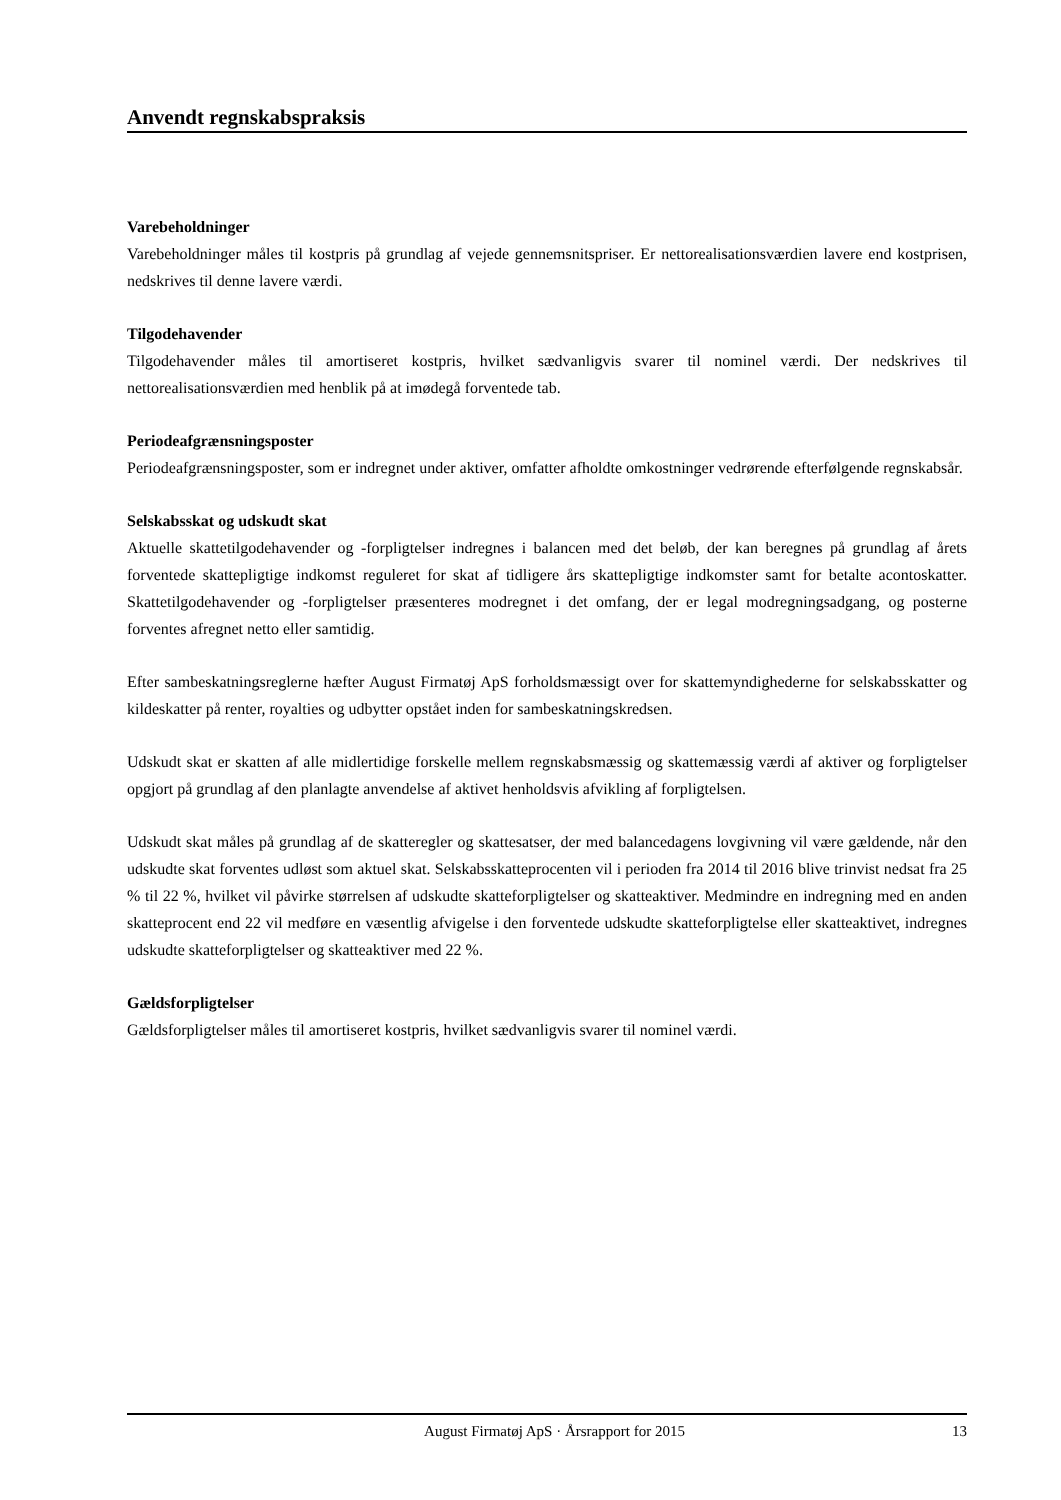Anvendt regnskabspraksis
Varebeholdninger
Varebeholdninger måles til kostpris på grundlag af vejede gennemsnitspriser. Er nettorealisationsværdien lavere end kostprisen, nedskrives til denne lavere værdi.
Tilgodehavender
Tilgodehavender måles til amortiseret kostpris, hvilket sædvanligvis svarer til nominel værdi. Der nedskrives til nettorealisationsværdien med henblik på at imødegå forventede tab.
Periodeafgrænsningsposter
Periodeafgrænsningsposter, som er indregnet under aktiver, omfatter afholdte omkostninger vedrørende efterfølgende regnskabsår.
Selskabsskat og udskudt skat
Aktuelle skattetilgodehavender og -forpligtelser indregnes i balancen med det beløb, der kan beregnes på grundlag af årets forventede skattepligtige indkomst reguleret for skat af tidligere års skattepligtige indkomster samt for betalte acontoskatter. Skattetilgodehavender og -forpligtelser præsenteres modregnet i det omfang, der er legal modregningsadgang, og posterne forventes afregnet netto eller samtidig.
Efter sambeskatningsreglerne hæfter August Firmatøj ApS forholdsmæssigt over for skattemyndighederne for selskabsskatter og kildeskatter på renter, royalties og udbytter opstået inden for sambeskatningskredsen.
Udskudt skat er skatten af alle midlertidige forskelle mellem regnskabsmæssig og skattemæssig værdi af aktiver og forpligtelser opgjort på grundlag af den planlagte anvendelse af aktivet henholdsvis afvikling af forpligtelsen.
Udskudt skat måles på grundlag af de skatteregler og skattesatser, der med balancedagens lovgivning vil være gældende, når den udskudte skat forventes udløst som aktuel skat. Selskabsskatteprocenten vil i perioden fra 2014 til 2016 blive trinvist nedsat fra 25 % til 22 %, hvilket vil påvirke størrelsen af udskudte skatteforpligtelser og skatteaktiver. Medmindre en indregning med en anden skatteprocent end 22 vil medføre en væsentlig afvigelse i den forventede udskudte skatteforpligtelse eller skatteaktivet, indregnes udskudte skatteforpligtelser og skatteaktiver med 22 %.
Gældsforpligtelser
Gældsforpligtelser måles til amortiseret kostpris, hvilket sædvanligvis svarer til nominel værdi.
August Firmatøj ApS · Årsrapport for 2015 13